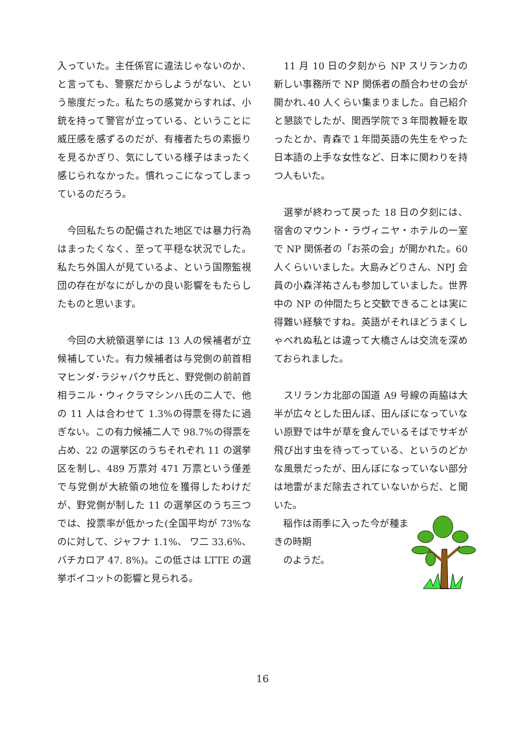入っていた。主任係官に違法じゃないのか、と言っても、警察だからしようがない、という態度だった。私たちの感覚からすれば、小銃を持って警官が立っている、ということに威圧感を感ずるのだが、有権者たちの素振りを見るかぎり、気にしている様子はまったく感じられなかった。慣れっこになってしまっているのだろう。
　今回私たちの配備された地区では暴力行為はまったくなく、至って平穏な状況でした。私たち外国人が見ているよ、という国際監視団の存在がなにがしかの良い影響をもたらしたものと思います。
　今回の大統領選挙には 13 人の候補者が立候補していた。有力候補者は与党側の前首相マヒンダ･ラジャパクサ氏と、野党側の前前首相ラニル・ウィクラマシンハ氏の二人で、他の 11 人は合わせて 1.3%の得票を得たに過ぎない。この有力候補二人で 98.7%の得票を占め、22 の選挙区のうちそれぞれ 11 の選挙区を制し、489 万票対 471 万票という僅差で与党側が大統領の地位を獲得したわけだが、野党側が制した 11 の選挙区のうち三つでは、投票率が低かった(全国平均が 73%なのに対して、ジャフナ 1.1%、 ワ二 33.6%、バチカロア 47. 8%)。この低さは LTTE の選挙ボイコットの影響と見られる。
　11 月 10 日の夕刻から NP スリランカの新しい事務所で NP 関係者の顔合わせの会が開かれ､40 人くらい集まりました。自己紹介と懇談でしたが、関西学院で３年間教鞭を取ったとか、青森で１年間英語の先生をやった日本語の上手な女性など、日本に関わりを持つ人もいた。
　選挙が終わって戻った 18 日の夕刻には、宿舎のマウント・ラヴィニヤ・ホテルの一室で NP 関係者の「お茶の会」が開かれた。60 人くらいいました。大島みどりさん、NPJ 会員の小森洋祐さんも参加していました。世界中の NP の仲間たちと交歓できることは実に得難い経験ですね。英語がそれほどうまくしゃべれぬ私とは違って大橋さんは交流を深めておられました。
　スリランカ北部の国道 A9 号線の両脇は大半が広々とした田んぼ、田んぼになっていない原野では牛が草を食んでいるそばでサギが飛び出す虫を待ってっている、というのどかな風景だったが、田んぼになっていない部分は地雷がまだ除去されていないからだ、と聞いた。
　稲作は雨季に入った今が種まきの時期
　のようだ。
16